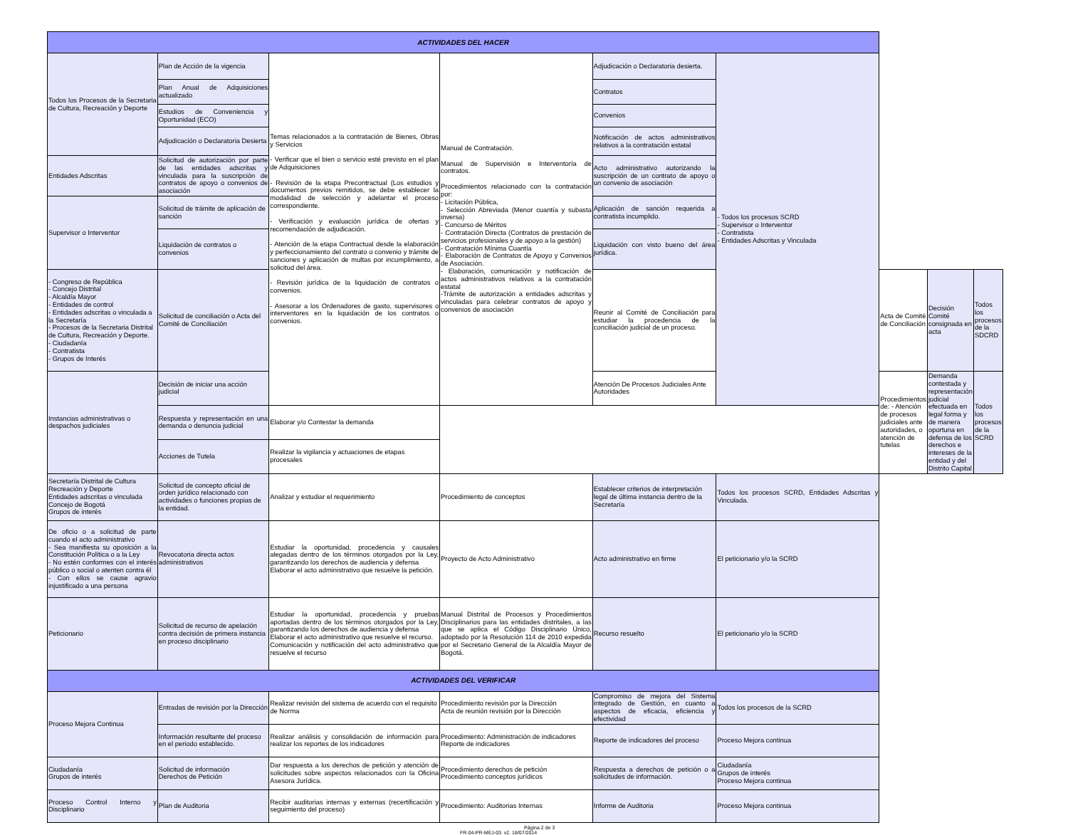| ACTIVIDADES DEL HACER | | | | | | | | |
| --- | --- | --- | --- | --- | --- | --- | --- | --- |
| Todos los Procesos de la Secretaria de Cultura, Recreación y Deporte | Plan de Acción de la vigencia | Temas relacionados a la contratación de Bienes, Obras y Servicios - Verificar que el bien o servicio esté previsto en el plan de Adquisiciones - Revisión de la etapa Precontractual (Los estudios y documentos previos remitidos, se debe establecer la modalidad de selección y adelantar el proceso correspondiente. - Verificación y evaluación jurídica de ofertas y recomendación de adjudicación. - Atención de la etapa Contractual desde la elaboración y perfeccionamiento del contrato o convenio y trámite de sanciones y aplicación de multas por incumplimiento, a solicitud del área. - Revisión jurídica de la liquidación de contratos o convenios. - Asesorar a los Ordenadores de gasto, supervisores o interventores en la liquidación de los contratos o convenios. | Manual de Contratación. Manual de Supervisión e Interventoría de contratos. Procedimientos relacionado con la contratación por: - Licitación Pública, - Selección Abreviada (Menor cuantía y subasta inversa) - Concurso de Méritos - Contratación Directa (Contratos de prestación de servicios profesionales y de apoyo a la gestión) - Contratación Mínima Cuantía - Elaboración de Contratos de Apoyo y Convenios de Asociación. - Elaboración, comunicación y notificación de actos administrativos relativos a la contratación estatal -Trámite de autorización a entidades adscritas y vinculadas para celebrar contratos de apoyo y convenios de asociación | Adjudicación o Declaratoria desierta. | - Todos los procesos SCRD - Supervisor o Interventor - Contratista - Entidades Adscritas y Vinculada | | | |
| | Plan Anual de Adquisiciones actualizado | | | Contratos | | | | |
| | Estudios de Conveniencia y Oportunidad (ECO) | | | Convenios | | | | |
| | Adjudicación o Declaratoria Desierta | | | Notificación de actos administrativos relativos a la contratación estatal | | | | |
| Entidades Adscritas | Solicitud de autorización por parte de las entidades adscritas y vinculada para la suscripción de contratos de apoyo o convenios de asociación | | | Acto administrativo autorizando la suscripción de un contrato de apoyo o un convenio de asociación | | | | |
| Supervisor o Interventor | Solicitud de trámite de aplicación de sanción | | | Aplicación de sanción requerida a contratista incumplido. | | | | |
| | Liquidación de contratos o convenios | | | Liquidación con visto bueno del área jurídica. | | | | |
| - Congreso de República - Concejo Distrital - Alcaldía Mayor - Entidades de control - Entidades adscritas o vinculada a la Secretaría - Procesos de la Secretaria Distrital de Cultura, Recreación y Deporte. - Ciudadanía - Contratista - Grupos de Interés | Solicitud de conciliación o Acta del Comité de Conciliación | | | Reunir al Comité de Conciliación para estudiar la procedencia de la conciliación judicial de un proceso. | | Acta de Comité de Conciliación | Decisión Comité consignada en acta | Todos los procesos de la SDCRD |
| Instancias administrativas o despachos judiciales | Decisión de iniciar una acción judicial | | | Atención De Procesos Judiciales Ante Autoridades | | Procedimientos de: - Atención de procesos judiciales ante autoridades, o atención de tutelas | Demanda contestada y representación judicial efectuada en legal forma y de manera oportuna en defensa de los derechos e intereses de la entidad y del Distrito Capital | Todos los procesos de la SCRD |
| | Respuesta y representación en una demanda o denuncia judicial | Elaborar y/o Contestar la demanda | | | | | | |
| | Acciones de Tutela | Realizar la vigilancia y actuaciones de etapas procesales | | | | | | |
| Secretaría Distrital de Cultura Recreación y Deporte Entidades adscritas o vinculada Concejo de Bogotá Grupos de interés | Solicitud de concepto oficial de orden jurídico relacionado con actividades o funciones propias de la entidad. | Analizar y estudiar el requerimiento | Procedimiento de conceptos | Establecer criterios de interpretación legal de última instancia dentro de la Secretaría | Todos los procesos SCRD, Entidades Adscritas y Vinculada. | | | |
| De oficio o a solicitud de parte cuando el acto administrativo - Sea manifiesta su oposición a la Constitución Política o a la Ley - No estén conformes con el interés público o social o atenten contra él - Con ellos se cause agravio injustificado a una persona | Revocatoria directa actos administrativos | Estudiar la oportunidad, procedencia y causales alegadas dentro de los términos otorgados por la Ley, garantizando los derechos de audiencia y defensa Elaborar el acto administrativo que resuelve la petición. | Proyecto de Acto Administrativo | Acto administrativo en firme | El peticionario y/o la SCRD | | | |
| Peticionario | Solicitud de recurso de apelación contra decisión de primera instancia en proceso disciplinario | Estudiar la oportunidad, procedencia y pruebas aportadas dentro de los términos otorgados por la Ley, garantizando los derechos de audiencia y defensa Elaborar el acto administrativo que resuelve el recurso. Comunicación y notificación del acto administrativo que resuelve el recurso | Manual Distrital de Procesos y Procedimientos Disciplinarios para las entidades distritales, a las que se aplica el Código Disciplinario Único, adoptado por la Resolución 114 de 2010 expedida por el Secretario General de la Alcaldía Mayor de Bogotá. | Recurso resuelto | El peticionario y/o la SCRD | | | |
| ACTIVIDADES DEL VERIFICAR | | | | | | | | |
| Proceso Mejora Continua | Entradas de revisión por la Dirección | Realizar revisión del sistema de acuerdo con el requisito de Norma | Procedimiento revisión por la Dirección Acta de reunión revisión por la Dirección | Compromiso de mejora del Sistema integrado de Gestión, en cuanto a aspectos de eficacia, eficiencia y efectividad | Todos los procesos de la SCRD | | | |
| | Información resultante del proceso en el periodo establecido. | Realizar análisis y consolidación de información para realizar los reportes de los indicadores | Procedimiento: Administración de indicadores Reporte de indicadores | Reporte de indicadores del proceso | Proceso Mejora continua | | | |
| Ciudadanía Grupos de interés | Solicitud de información Derechos de Petición | Dar respuesta a los derechos de petición y atención de solicitudes sobre aspectos relacionados con la Oficina Asesora Jurídica. | Procedimiento derechos de petición Procedimiento conceptos jurídicos | Respuesta a derechos de petición o a solicitudes de información. | Ciudadanía Grupos de interés Proceso Mejora continua | | | |
| Proceso Control Interno y Disciplinario | Plan de Auditoria | Recibir auditorias internas y externas (recertificación y seguimiento del proceso) | Procedimiento: Auditorias Internas | Informe de Auditoria | Proceso Mejora continua | | | |
Página 2 de 3 FR-04-PR-MEJ-03. v2. 18/07/2014